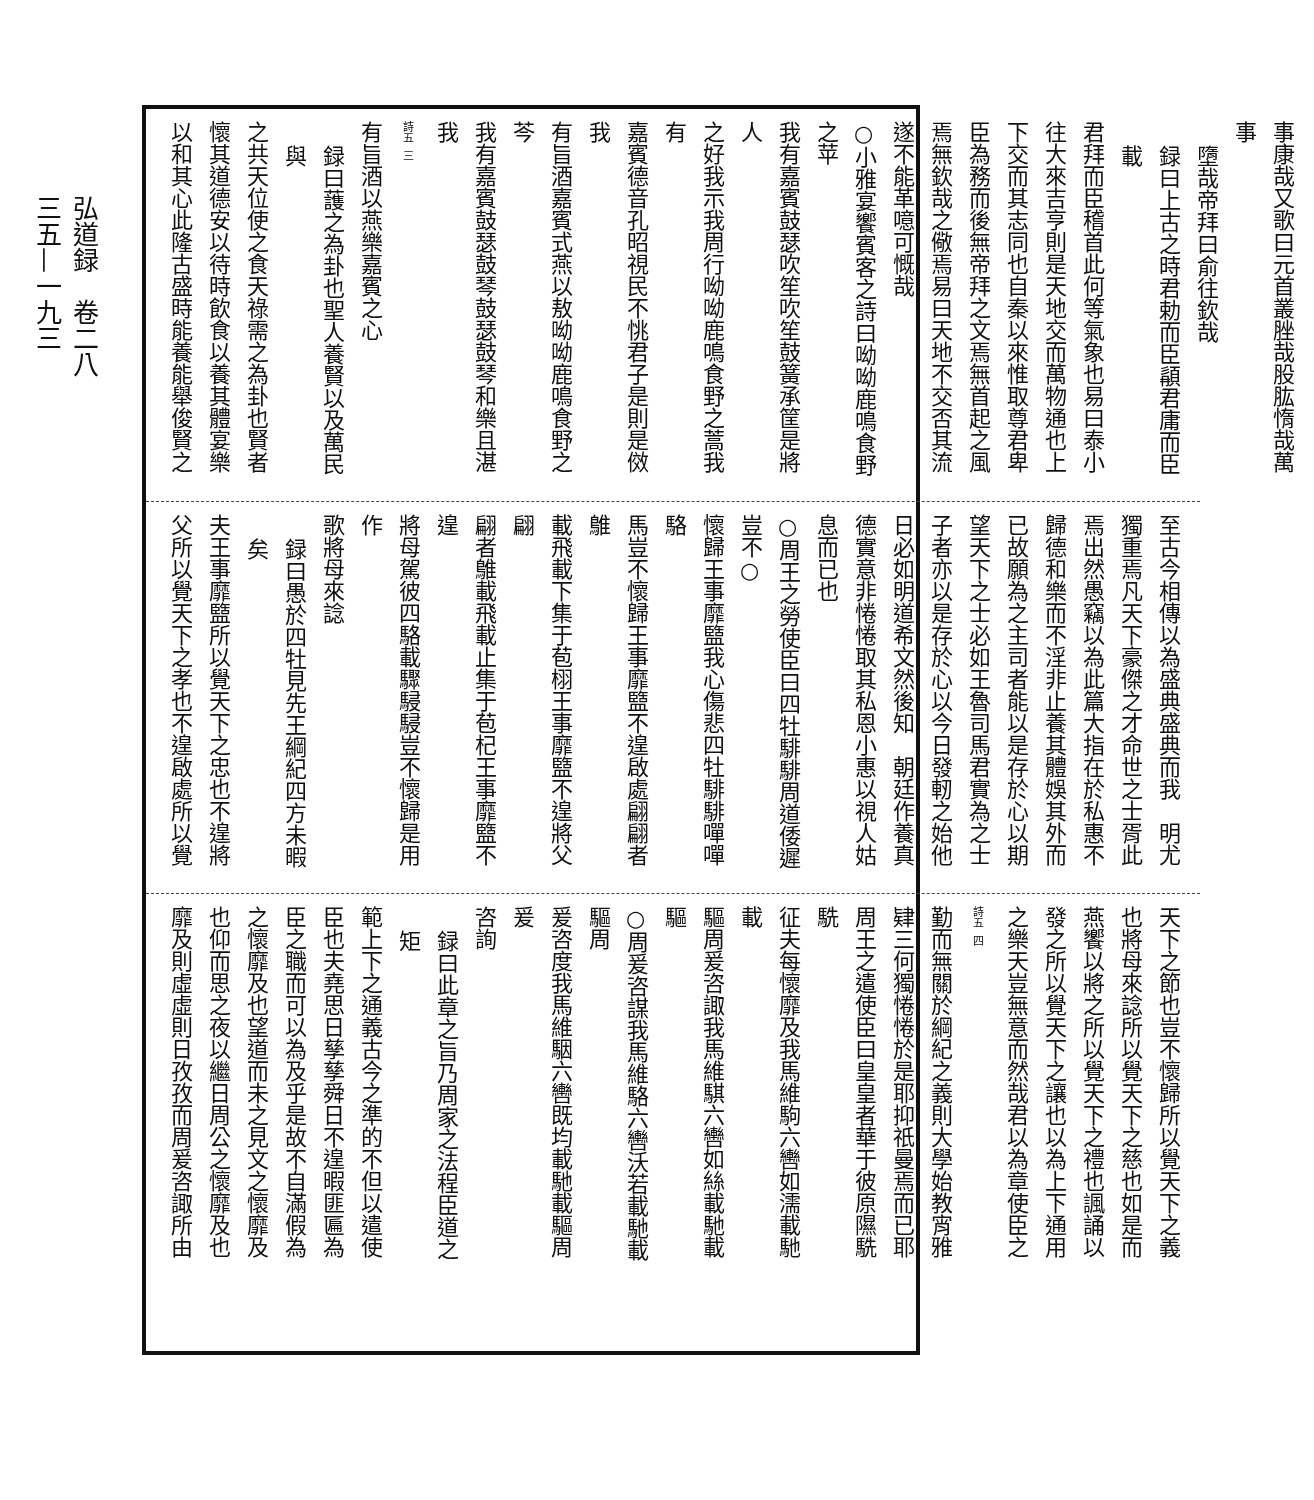事康哉又歌曰元首叢脞哉股肱惰哉萬事
墮哉帝拜曰俞往欽哉
録曰上古之時君勅而臣䫇君庸而臣載
君拜而臣稽首此何等氣象也易曰泰小
往大來吉亨則是天地交而萬物通也上
下交而其志同也自秦以來惟取尊君卑
臣為務而後無帝拜之文焉無首起之風
焉無欽哉之儆焉易曰天地不交否其流
遂不能革噫可慨哉
○小雅宴饗賓客之詩曰呦呦鹿鳴食野之苹
我有嘉賓鼓瑟吹笙吹笙鼓簧承筐是將人
之好我示我周行呦呦鹿鳴食野之蒿我有
嘉賓德音孔昭視民不恌君子是則是傚我
有旨酒嘉賓式燕以敖呦呦鹿鳴食野之芩
我有嘉賓鼓瑟鼓琴鼓瑟鼓琴和樂且湛我
詩五 三
有旨酒以燕樂嘉賓之心
録曰䕶之為卦也聖人養賢以及萬民與
之共天位使之食天祿需之為卦也賢者
懷其道德安以待時飲食以養其體宴樂
以和其心此隆古盛時能養能舉俊賢之
至古今相傳以為盛典盛典而我　明尤
獨重焉凡天下豪傑之才命世之士胥此
焉出然愚竊以為此篇大指在於私惠不
歸德和樂而不淫非止養其體娛其外而
已故願為之主司者能以是存於心以期
望天下之士必如王魯司馬君實為之士
子者亦以是存於心以今日發軔之始他
日必如明道希文然後知　朝廷作養真
德實意非惓惓取其私恩小惠以視人姑
息而已也
○周王之勞使臣曰四牡騑騑周道倭遲豈不○
懷歸王事靡盬我心傷悲四牡騑騑嘽嘽駱
馬豈不懷歸王事靡盬不遑啟處翩翩者鵻
載飛載下集于苞栩王事靡盬不遑將父翩
翩者鵻載飛載止集于苞杞王事靡盬不遑
將母駕彼四駱載驟駸駸豈不懷歸是用作
歌將母來諗
録曰愚於四牡見先王綱紀四方未暇矣
夫王事靡盬所以覺天下之忠也不遑將
父所以覺天下之孝也不遑啟處所以覺
天下之節也豈不懷歸所以覺天下之義
也將母來諗所以覺天下之慈也如是而
燕饗以將之所以覺天下之禮也諷誦以
發之所以覺天下之讓也以為上下通用
之樂天豈無意而然哉君以為章使臣之
詩五 四
勤而無關於綱紀之義則大學始教宵雅
肄三何獨惓惓於是耶抑祇曼焉而已耶
周王之遣使臣曰皇皇者華于彼原隰駪駪
征夫每懷靡及我馬維駒六轡如濡載馳載
驅周爰咨諏我馬維騏六轡如絲載馳載驅
○周爰咨謀我馬維駱六轡沃若載馳載驅周
爰咨度我馬維駰六轡既均載馳載驅周爰
咨詢
録曰此章之旨乃周家之法程臣道之矩
範上下之通義古今之準的不但以遣使
臣也夫堯思日孳孳舜日不遑暇匪匾為
臣之職而可以為及乎是故不自滿假為
之懷靡及也望道而未之見文之懷靡及
也仰而思之夜以繼日周公之懷靡及也
靡及則虛虛則日孜孜而周爰咨諏所由
弘道録　卷二八
三五—一九三